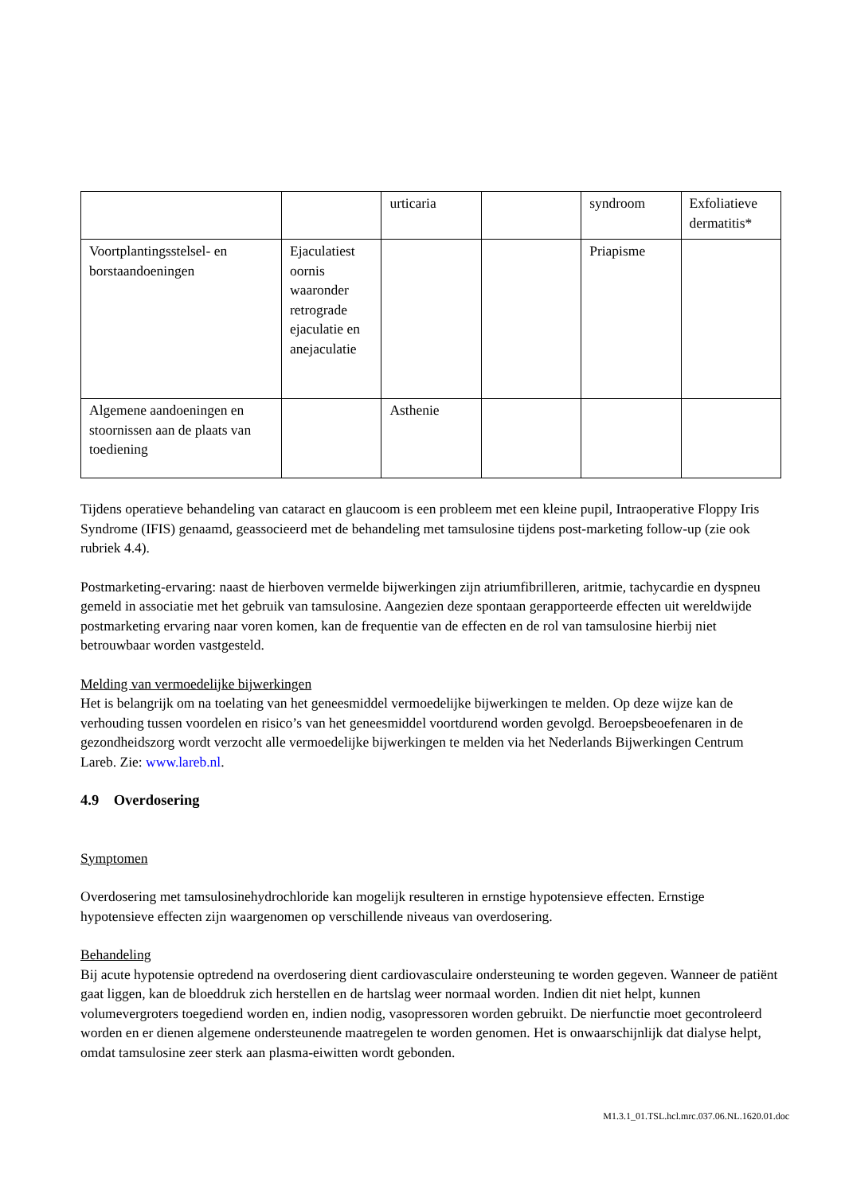| | | urticaria | | syndroom | Exfoliatieve dermatitis* |
| Voortplantingsstelsel- en borstaandoeningen | Ejaculatiest oornis waaronder retrograde ejaculatie en anejaculatie | | | Priapisme | |
| Algemene aandoeningen en stoornissen aan de plaats van toediening | | Asthenie | | | |
Tijdens operatieve behandeling van cataract en glaucoom is een probleem met een kleine pupil, Intraoperative Floppy Iris Syndrome (IFIS) genaamd, geassocieerd met de behandeling met tamsulosine tijdens post-marketing follow-up (zie ook rubriek 4.4).
Postmarketing-ervaring: naast de hierboven vermelde bijwerkingen zijn atriumfibrilleren, aritmie, tachycardie en dyspneu gemeld in associatie met het gebruik van tamsulosine. Aangezien deze spontaan gerapporteerde effecten uit wereldwijde postmarketing ervaring naar voren komen, kan de frequentie van de effecten en de rol van tamsulosine hierbij niet betrouwbaar worden vastgesteld.
Melding van vermoedelijke bijwerkingen
Het is belangrijk om na toelating van het geneesmiddel vermoedelijke bijwerkingen te melden. Op deze wijze kan de verhouding tussen voordelen en risico’s van het geneesmiddel voortdurend worden gevolgd. Beroepsbeoefenaren in de gezondheidszorg wordt verzocht alle vermoedelijke bijwerkingen te melden via het Nederlands Bijwerkingen Centrum Lareb. Zie: www.lareb.nl.
4.9 Overdosering
Symptomen
Overdosering met tamsulosinehydrochloride kan mogelijk resulteren in ernstige hypotensieve effecten. Ernstige hypotensieve effecten zijn waargenomen op verschillende niveaus van overdosering.
Behandeling
Bij acute hypotensie optredend na overdosering dient cardiovasculaire ondersteuning te worden gegeven. Wanneer de patiënt gaat liggen, kan de bloeddruk zich herstellen en de hartslag weer normaal worden. Indien dit niet helpt, kunnen volumevergroters toegediend worden en, indien nodig, vasopressoren worden gebruikt. De nierfunctie moet gecontroleerd worden en er dienen algemene ondersteunende maatregelen te worden genomen. Het is onwaarschijnlijk dat dialyse helpt, omdat tamsulosine zeer sterk aan plasma-eiwitten wordt gebonden.
M1.3.1_01.TSL.hcl.mrc.037.06.NL.1620.01.doc